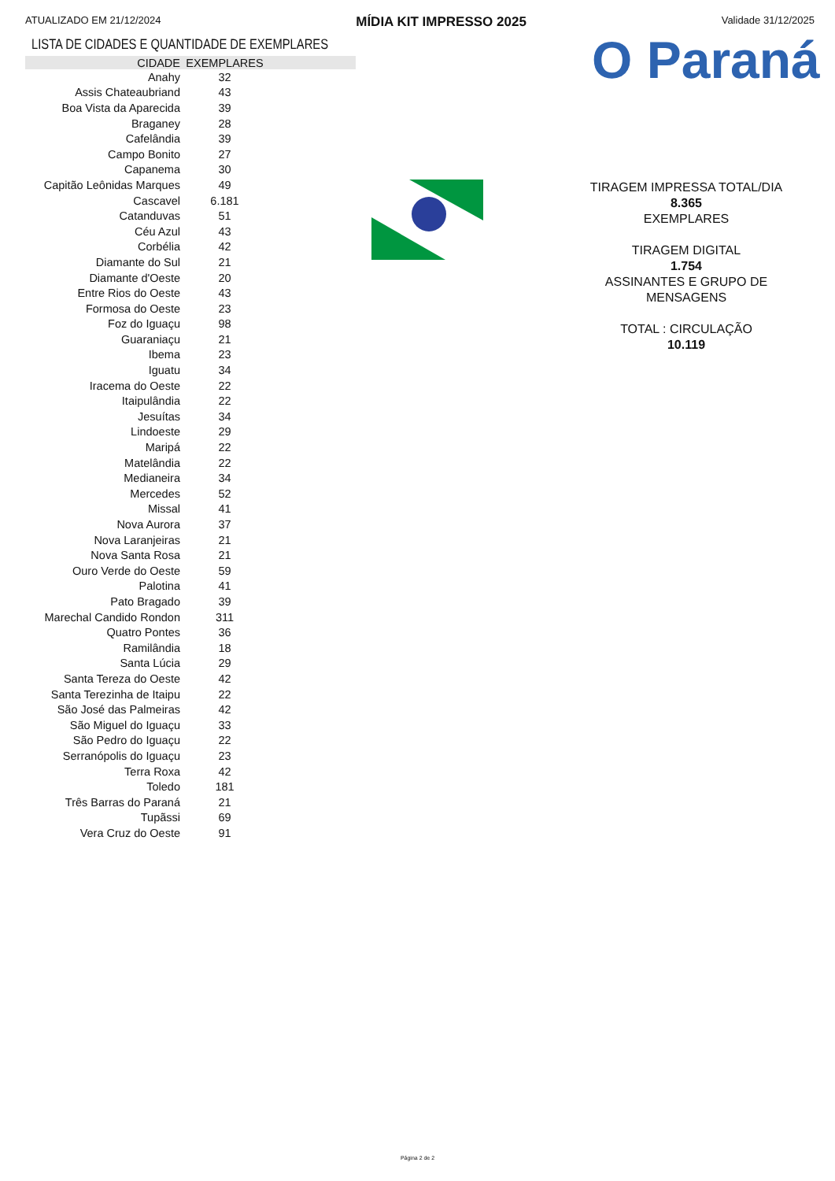ATUALIZADO EM 21/12/2024 MÍDIA KIT IMPRESSO 2025 Validade 31/12/2025
LISTA DE CIDADES E QUANTIDADE DE EXEMPLARES
| CIDADE | EXEMPLARES | |
| --- | --- | --- |
| Anahy | 32 | |
| Assis Chateaubriand | 43 | |
| Boa Vista da Aparecida | 39 | |
| Braganey | 28 | |
| Cafelândia | 39 | |
| Campo Bonito | 27 | |
| Capanema | 30 | |
| Capitão Leônidas Marques | 49 | |
| Cascavel | 6.181 | |
| Catanduvas | 51 | |
| Céu Azul | 43 | |
| Corbélia | 42 | |
| Diamante do Sul | 21 | |
| Diamante d'Oeste | 20 | |
| Entre Rios do Oeste | 43 | |
| Formosa do Oeste | 23 | |
| Foz do Iguaçu | 98 | |
| Guaraniaçu | 21 | |
| Ibema | 23 | |
| Iguatu | 34 | |
| Iracema do Oeste | 22 | |
| Itaipulândia | 22 | |
| Jesuítas | 34 | |
| Lindoeste | 29 | |
| Maripá | 22 | |
| Matelândia | 22 | |
| Medianeira | 34 | |
| Mercedes | 52 | |
| Missal | 41 | |
| Nova Aurora | 37 | |
| Nova Laranjeiras | 21 | |
| Nova Santa Rosa | 21 | |
| Ouro Verde do Oeste | 59 | |
| Palotina | 41 | |
| Pato Bragado | 39 | |
| Marechal Candido Rondon | 311 | |
| Quatro Pontes | 36 | |
| Ramilândia | 18 | |
| Santa Lúcia | 29 | |
| Santa Tereza do Oeste | 42 | |
| Santa Terezinha de Itaipu | 22 | |
| São José das Palmeiras | 42 | |
| São Miguel do Iguaçu | 33 | |
| São Pedro do Iguaçu | 22 | |
| Serranópolis do Iguaçu | 23 | |
| Terra Roxa | 42 | |
| Toledo | 181 | |
| Três Barras do Paraná | 21 | |
| Tupãssi | 69 | |
| Vera Cruz do Oeste | 91 | |
O Paraná
TIRAGEM IMPRESSA TOTAL/DIA
8.365
EXEMPLARES
TIRAGEM DIGITAL
1.754
ASSINANTES E GRUPO DE MENSAGENS
TOTAL : CIRCULAÇÃO
10.119
Página 2 de 2